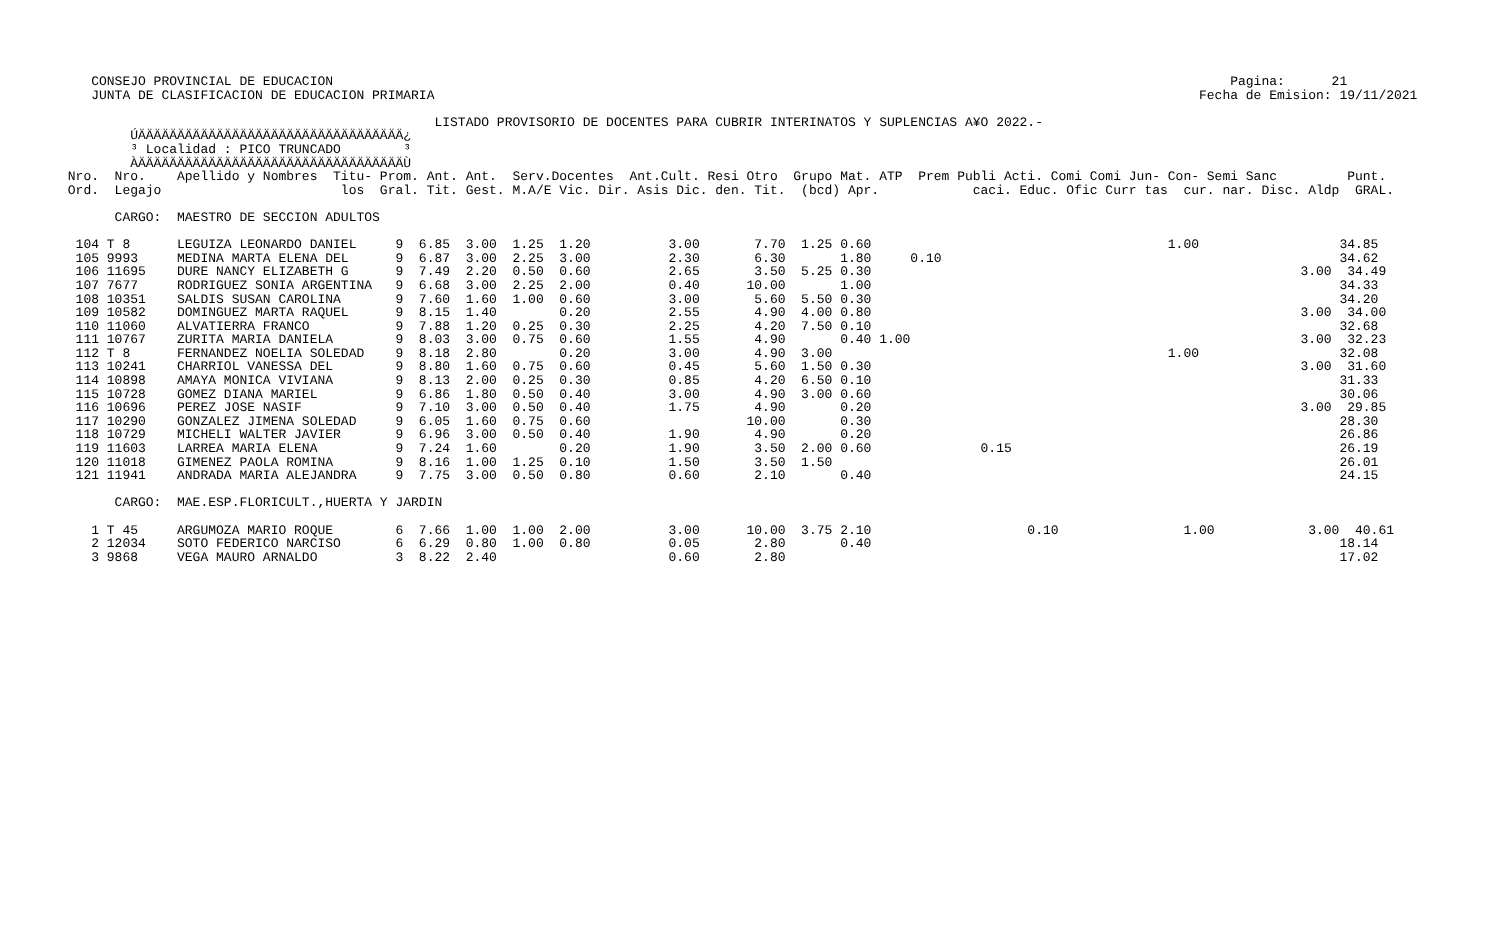CONSEJO PROVINCIAL DE EDUCACION                                                                                                                   Pagina:      21
    JUNTA DE CLASIFICACION DE EDUCACION PRIMARIA                                                                                                  Fecha de Emision: 19/11/2021

                                                LISTADO PROVISORIO DE DOCENTES PARA CUBRIR INTERINATOS Y SUPLENCIAS A¥O 2022.-
         ÚÄÄÄÄÄÄÄÄÄÄÄÄÄÄÄÄÄÄÄÄÄÄÄÄÄÄÄÄÄÄÄÄÄÄ¿
         ³ Localidad : PICO TRUNCADO        ³
         ÀÄÄÄÄÄÄÄÄÄÄÄÄÄÄÄÄÄÄÄÄÄÄÄÄÄÄÄÄÄÄÄÄÄÄÙ
 Nro.  Nro.    Apellido y Nombres  Titu- Prom. Ant. Ant.  Serv.Docentes  Ant.Cult. Resi Otro  Grupo Mat. ATP  Prem Publi Acti. Comi Comi Jun- Con- Semi Sanc         Punt.
 Ord.  Legajo                       los  Gral. Tit. Gest. M.A/E Vic. Dir. Asis Dic. den. Tit.  (bcd) Apr.            caci. Educ. Ofic Curr tas  cur. nar. Disc. Aldp  GRAL.

       CARGO:  MAESTRO DE SECCION ADULTOS

  104 T 8      LEGUIZA LEONARDO DANIEL     9  6.85  3.00  1.25  1.20          3.00       7.70  1.25 0.60                                      1.00                  34.85
  105 9993     MEDINA MARTA ELENA DEL      9  6.87  3.00  2.25  3.00          2.30       6.30       1.80     0.10                                                   34.62
  106 11695    DURE NANCY ELIZABETH G      9  7.49  2.20  0.50  0.60          2.65       3.50  5.25 0.30                                                       3.00  34.49
  107 7677     RODRIGUEZ SONIA ARGENTINA   9  6.68  3.00  2.25  2.00          0.40      10.00       1.00                                                            34.33
  108 10351    SALDIS SUSAN CAROLINA       9  7.60  1.60  1.00  0.60          3.00       5.60  5.50 0.30                                                            34.20
  109 10582    DOMINGUEZ MARTA RAQUEL      9  8.15  1.40        0.20          2.55       4.90  4.00 0.80                                                       3.00  34.00
  110 11060    ALVATIERRA FRANCO           9  7.88  1.20  0.25  0.30          2.25       4.20  7.50 0.10                                                            32.68
  111 10767    ZURITA MARIA DANIELA        9  8.03  3.00  0.75  0.60          1.55       4.90       0.40 1.00                                                  3.00  32.23
  112 T 8      FERNANDEZ NOELIA SOLEDAD    9  8.18  2.80        0.20          3.00       4.90  3.00                                           1.00                  32.08
  113 10241    CHARRIOL VANESSA DEL        9  8.80  1.60  0.75  0.60          0.45       5.60  1.50 0.30                                                       3.00  31.60
  114 10898    AMAYA MONICA VIVIANA        9  8.13  2.00  0.25  0.30          0.85       4.20  6.50 0.10                                                            31.33
  115 10728    GOMEZ DIANA MARIEL          9  6.86  1.80  0.50  0.40          3.00       4.90  3.00 0.60                                                            30.06
  116 10696    PEREZ JOSE NASIF            9  7.10  3.00  0.50  0.40          1.75       4.90       0.20                                                       3.00  29.85
  117 10290    GONZALEZ JIMENA SOLEDAD     9  6.05  1.60  0.75  0.60                    10.00       0.30                                                            28.30
  118 10729    MICHELI WALTER JAVIER       9  6.96  3.00  0.50  0.40          1.90       4.90       0.20                                                            26.86
  119 11603    LARREA MARIA ELENA          9  7.24  1.60        0.20          1.90       3.50  2.00 0.60              0.15                                          26.19
  120 11018    GIMENEZ PAOLA ROMINA        9  8.16  1.00  1.25  0.10          1.50       3.50  1.50                                                                 26.01
  121 11941    ANDRADA MARIA ALEJANDRA     9  7.75  3.00  0.50  0.80          0.60       2.10       0.40                                                            24.15

       CARGO:  MAE.ESP.FLORICULT.,HUERTA Y JARDIN

    1 T 45     ARGUMOZA MARIO ROQUE        6  7.66  1.00  1.00  2.00          3.00      10.00  3.75 2.10                    0.10                1.00            3.00  40.61
    2 12034    SOTO FEDERICO NARCISO       6  6.29  0.80  1.00  0.80          0.05       2.80       0.40                                                            18.14
    3 9868     VEGA MAURO ARNALDO          3  8.22  2.40                      0.60       2.80                                                                       17.02